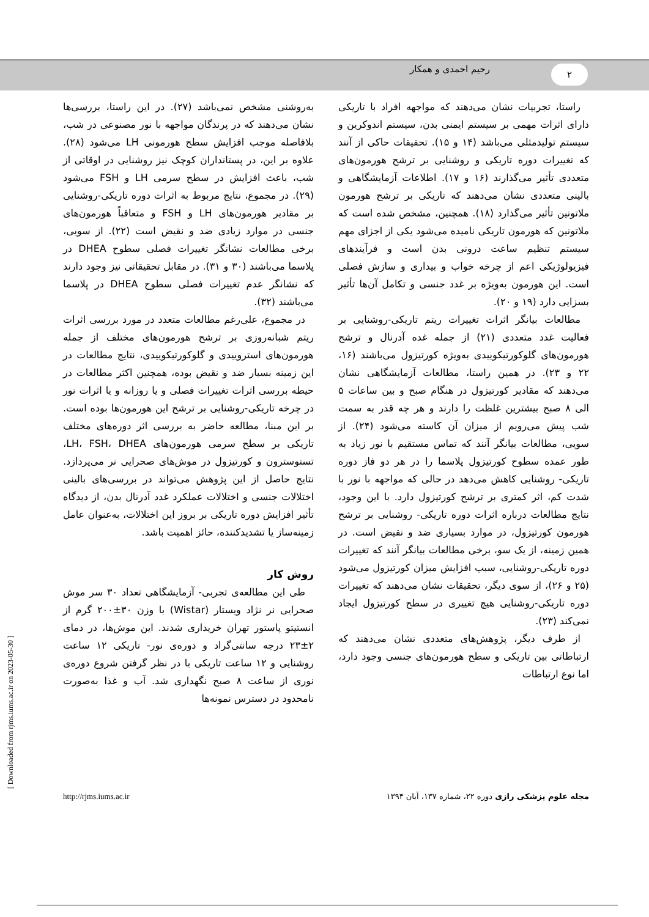رحیم احمدی و همکار ۲
راستا، تجربیات نشان می‌دهند که مواجهه افراد با تاریکی دارای اثرات مهمی بر سیستم ایمنی بدن، سیستم اندوکرین و سیستم تولیدمثلی می‌باشد (۱۴ و ۱۵). تحقیقات حاکی از آنند که تغییرات دوره تاریکی و روشنایی بر ترشح هورمون‌های متعددی تأثیر می‌گذارند (۱۶ و ۱۷). اطلاعات آزمایشگاهی و بالینی متعددی نشان می‌دهند که تاریکی بر ترشح هورمون ملاتونین تأثیر می‌گذارد (۱۸). همچنین، مشخص شده است که ملاتونین که هورمون تاریکی نامیده می‌شود یکی از اجزای مهم سیستم تنظیم ساعت درونی بدن است و فرآیندهای فیزیولوژیکی اعم از چرخه خواب و بیداری و سازش فصلی است. این هورمون به‌ویژه بر غدد جنسی و تکامل آن‌ها تأثیر بسزایی دارد (۱۹ و ۲۰).
مطالعات بیانگر اثرات تغییرات ریتم تاریکی-روشنایی بر فعالیت غدد متعددی (۲۱) از جمله غده آدرنال و ترشح هورمون‌های گلوکورتیکوییدی به‌ویژه کورتیزول می‌باشند (۱۶، ۲۲ و ۲۳). در همین راستا، مطالعات آزمایشگاهی نشان می‌دهند که مقادیر کورتیزول در هنگام صبح و بین ساعات ۵ الی ۸ صبح بیشترین غلظت را دارند و هر چه قدر به سمت شب پیش می‌رویم از میزان آن کاسته می‌شود (۲۴). از سویی، مطالعات بیانگر آنند که تماس مستقیم با نور زیاد به طور عمده سطوح کورتیزول پلاسما را در هر دو فاز دوره تاریکی- روشنایی کاهش می‌دهد در حالی که مواجهه با نور با شدت کم، اثر کمتری بر ترشح کورتیزول دارد. با این وجود، نتایج مطالعات درباره اثرات دوره تاریکی- روشنایی بر ترشح هورمون کورتیزول، در موارد بسیاری ضد و نقیض است. در همین زمینه، از یک سو، برخی مطالعات بیانگر آنند که تغییرات دوره تاریکی-روشنایی، سبب افزایش میزان کورتیزول می‌شود (۲۵ و ۲۶)، از سوی دیگر، تحقیقات نشان می‌دهند که تغییرات دوره تاریکی-روشنایی هیچ تغییری در سطح کورتیزول ایجاد نمی‌کند (۲۳).
از طرف دیگر، پژوهش‌های متعددی نشان می‌دهند که ارتباطاتی بین تاریکی و سطح هورمون‌های جنسی وجود دارد، اما نوع ارتباطات
به‌روشنی مشخص نمی‌باشد (۲۷). در این راستا، بررسی‌ها نشان می‌دهند که در پرندگان مواجهه با نور مصنوعی در شب، بلافاصله موجب افزایش سطح هورمونی LH می‌شود (۲۸). علاوه بر این، در پستانداران کوچک نیز روشنایی در اوقاتی از شب، باعث افزایش در سطح سرمی LH و FSH می‌شود (۲۹). در مجموع، نتایج مربوط به اثرات دوره تاریکی-روشنایی بر مقادیر هورمون‌های LH و FSH و متعاقباً هورمون‌های جنسی در موارد زیادی ضد و نقیض است (۲۲). از سویی، برخی مطالعات نشانگر تغییرات فصلی سطوح DHEA در پلاسما می‌باشند (۳۰ و ۳۱). در مقابل تحقیقاتی نیز وجود دارند که نشانگر عدم تغییرات فصلی سطوح DHEA در پلاسما می‌باشند (۳۲).
در مجموع، علی‌رغم مطالعات متعدد در مورد بررسی اثرات ریتم شبانه‌روزی بر ترشح هورمون‌های مختلف از جمله هورمون‌های استروییدی و گلوکورتیکوییدی، نتایج مطالعات در این زمینه بسیار ضد و نقیض بوده، همچنین اکثر مطالعات در حیطه بررسی اثرات تغییرات فصلی و یا روزانه و یا اثرات نور در چرخه تاریکی-روشنایی بر ترشح این هورمون‌ها بوده است. بر این مبنا، مطالعه حاضر به بررسی اثر دوره‌های مختلف تاریکی بر سطح سرمی هورمون‌های LH، FSH، DHEA، تستوسترون و کورتیزول در موش‌های صحرایی نر می‌پردازد. نتایج حاصل از این پژوهش می‌تواند در بررسی‌های بالینی اختلالات جنسی و اختلالات عملکرد غدد آدرنال بدن، از دیدگاه تأثیر افزایش دوره تاریکی بر بروز این اختلالات، به‌عنوان عامل زمینه‌ساز یا تشدیدکننده، حائز اهمیت باشد.
روش کار
طی این مطالعه‌ی تجربی- آزمایشگاهی تعداد ۳۰ سر موش صحرایی نر نژاد ویستار (Wistar) با وزن ۳۰±۲۰۰ گرم از انستیتو پاستور تهران خریداری شدند. این موش‌ها، در دمای ۲±۲۳ درجه سانتی‌گراد و دوره‌ی نور- تاریکی ۱۲ ساعت روشنایی و ۱۲ ساعت تاریکی با در نظر گرفتن شروع دوره‌ی نوری از ساعت ۸ صبح نگهداری شد. آب و غذا به‌صورت نامحدود در دسترس نمونه‌ها
مجله علوم پزشکی رازی دوره ۲۲، شماره ۱۳۷، آبان ۱۳۹۴ http://rjms.iums.ac.ir
[ Downloaded from rjms.iums.ac.ir on 2023-05-30 ]